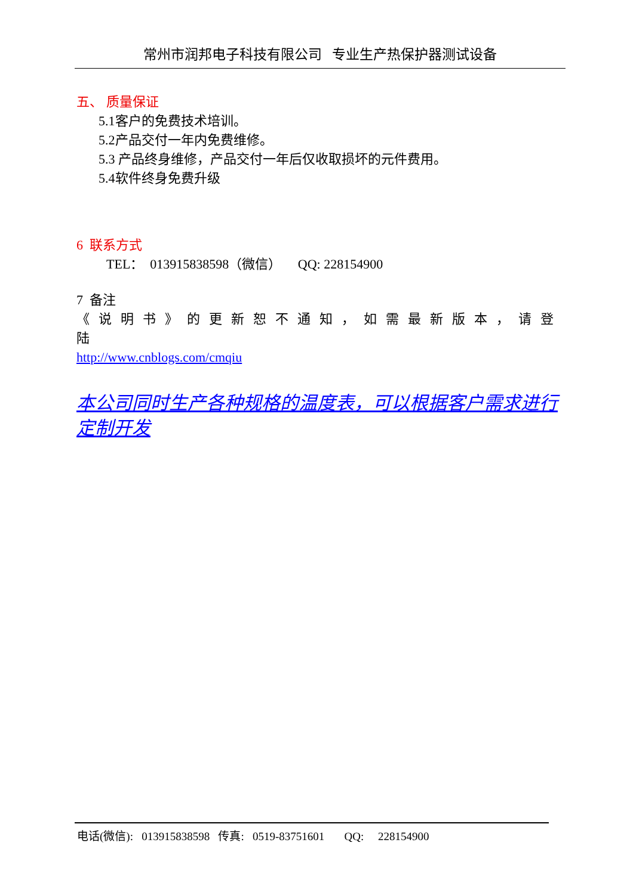常州市润邦电子科技有限公司 专业生产热保护器测试设备
五、 质量保证
5.1客户的免费技术培训。
5.2产品交付一年内免费维修。
5.3 产品终身维修，产品交付一年后仅收取损坏的元件费用。
5.4软件终身免费升级
6 联系方式
TEL： 013915838598（微信） QQ: 228154900
7 备注
《说明书》的更新恕不通知，如需最新版本，请登陆
http://www.cnblogs.com/cmqiu
本公司同时生产各种规格的温度表，可以根据客户需求进行定制开发
电话(微信): 013915838598 传真: 0519-83751601 QQ: 228154900